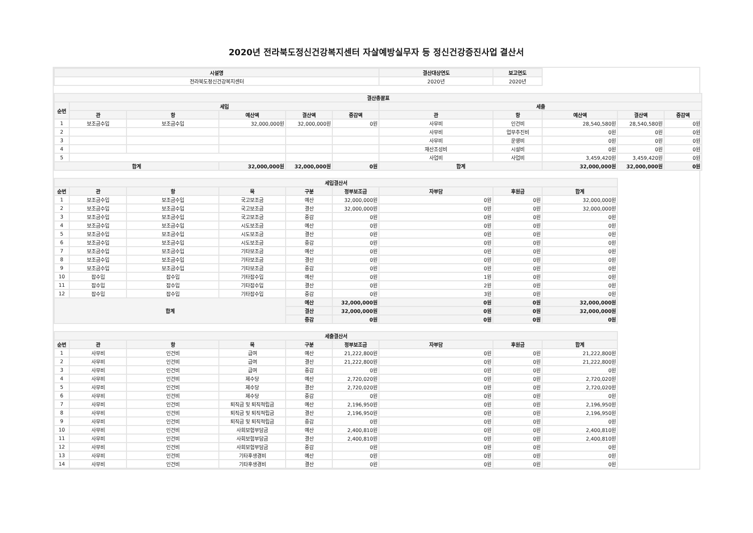2020년 전라북도정신건강복지센터 자살예방실무자 등 정신건강증진사업 결산서
| 시설명 | 결산대상연도 | 보고연도 | |
| 전라북도정신건강복지센터 | 2020년 | 2020년 | |
| 결산총괄표 | | | | | | | | | | |
| --- | --- | --- | --- | --- | --- | --- | --- | --- | --- | --- |
| 순번 | 세입 | | | | | 세출 | | | | |
| | 관 | 항 | 예산액 | 결산액 | 증감액 | 관 | 항 | 예산액 | 결산액 | 증감액 |
| 1 | 보조금수입 | 보조금수입 | 32,000,000원 | 32,000,000원 | 0원 | 사무비 | 인건비 | 28,540,580원 | 28,540,580원 | 0원 |
| 2 | | | | | | 사무비 | 업무추진비 | 0원 | 0원 | 0원 |
| 3 | | | | | | 사무비 | 운영비 | 0원 | 0원 | 0원 |
| 4 | | | | | | 재산조성비 | 시설비 | 0원 | 0원 | 0원 |
| 5 | | | | | | 사업비 | 사업비 | 3,459,420원 | 3,459,420원 | 0원 |
| 합계 | | | 32,000,000원 | 32,000,000원 | 0원 | 합계 | | 32,000,000원 | 32,000,000원 | 0원 |
| 세입결산서 | | | | | | | | |
| --- | --- | --- | --- | --- | --- | --- | --- | --- |
| 순번 | 관 | 항 | 목 | 구분 | 정부보조금 | 자부담 | 후원금 | 합계 |
| 1 | 보조금수입 | 보조금수입 | 국고보조금 | 예산 | 32,000,000원 | 0원 | 0원 | 32,000,000원 |
| 2 | 보조금수입 | 보조금수입 | 국고보조금 | 결산 | 32,000,000원 | 0원 | 0원 | 32,000,000원 |
| 3 | 보조금수입 | 보조금수입 | 국고보조금 | 증감 | 0원 | 0원 | 0원 | 0원 |
| 4 | 보조금수입 | 보조금수입 | 시도보조금 | 예산 | 0원 | 0원 | 0원 | 0원 |
| 5 | 보조금수입 | 보조금수입 | 시도보조금 | 결산 | 0원 | 0원 | 0원 | 0원 |
| 6 | 보조금수입 | 보조금수입 | 시도보조금 | 증감 | 0원 | 0원 | 0원 | 0원 |
| 7 | 보조금수입 | 보조금수입 | 기타보조금 | 예산 | 0원 | 0원 | 0원 | 0원 |
| 8 | 보조금수입 | 보조금수입 | 기타보조금 | 결산 | 0원 | 0원 | 0원 | 0원 |
| 9 | 보조금수입 | 보조금수입 | 기타보조금 | 증감 | 0원 | 0원 | 0원 | 0원 |
| 10 | 잡수입 | 잡수입 | 기타잡수입 | 예산 | 0원 | 1원 | 0원 | 0원 |
| 11 | 잡수입 | 잡수입 | 기타잡수입 | 결산 | 0원 | 2원 | 0원 | 0원 |
| 12 | 잡수입 | 잡수입 | 기타잡수입 | 증감 | 0원 | 3원 | 0원 | 0원 |
| 합계 | | | | 예산 | 32,000,000원 | 0원 | 0원 | 32,000,000원 |
| | | | | 결산 | 32,000,000원 | 0원 | 0원 | 32,000,000원 |
| | | | | 증감 | 0원 | 0원 | 0원 | 0원 |
| 세출결산서 | | | | | | | | |
| --- | --- | --- | --- | --- | --- | --- | --- | --- |
| 순번 | 관 | 항 | 목 | 구분 | 정부보조금 | 자부담 | 후원금 | 합계 |
| 1 | 사무비 | 인건비 | 급여 | 예산 | 21,222,800원 | 0원 | 0원 | 21,222,800원 |
| 2 | 사무비 | 인건비 | 급여 | 결산 | 21,222,800원 | 0원 | 0원 | 21,222,800원 |
| 3 | 사무비 | 인건비 | 급여 | 증감 | 0원 | 0원 | 0원 | 0원 |
| 4 | 사무비 | 인건비 | 제수당 | 예산 | 2,720,020원 | 0원 | 0원 | 2,720,020원 |
| 5 | 사무비 | 인건비 | 제수당 | 결산 | 2,720,020원 | 0원 | 0원 | 2,720,020원 |
| 6 | 사무비 | 인건비 | 제수당 | 증감 | 0원 | 0원 | 0원 | 0원 |
| 7 | 사무비 | 인건비 | 퇴직금 및 퇴직적립금 | 예산 | 2,196,950원 | 0원 | 0원 | 2,196,950원 |
| 8 | 사무비 | 인건비 | 퇴직금 및 퇴직적립금 | 결산 | 2,196,950원 | 0원 | 0원 | 2,196,950원 |
| 9 | 사무비 | 인건비 | 퇴직금 및 퇴직적립금 | 증감 | 0원 | 0원 | 0원 | 0원 |
| 10 | 사무비 | 인건비 | 사회보험부담금 | 예산 | 2,400,810원 | 0원 | 0원 | 2,400,810원 |
| 11 | 사무비 | 인건비 | 사회보험부담금 | 결산 | 2,400,810원 | 0원 | 0원 | 2,400,810원 |
| 12 | 사무비 | 인건비 | 사회보험부담금 | 증감 | 0원 | 0원 | 0원 | 0원 |
| 13 | 사무비 | 인건비 | 기타후생경비 | 예산 | 0원 | 0원 | 0원 | 0원 |
| 14 | 사무비 | 인건비 | 기타후생경비 | 결산 | 0원 | 0원 | 0원 | 0원 |